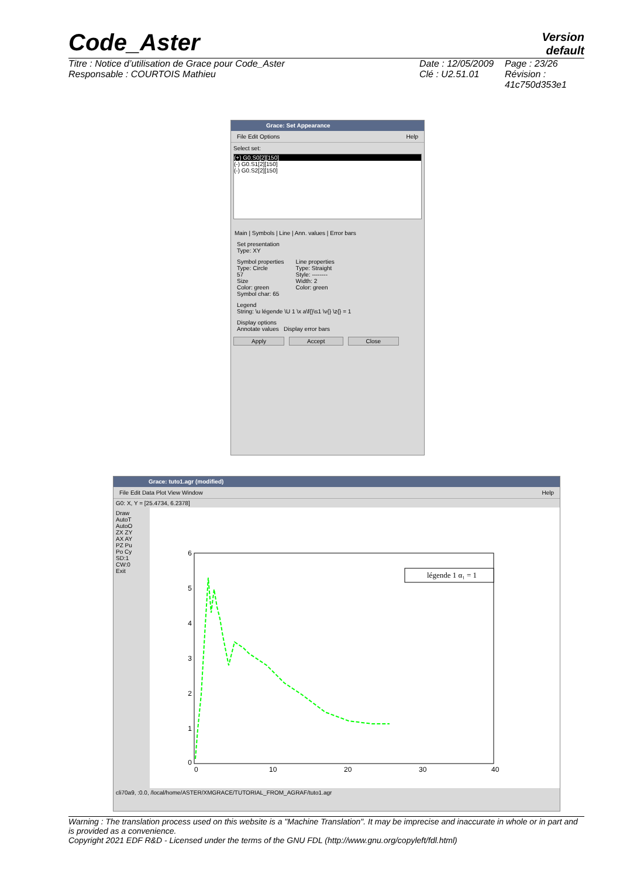Code_Aster
Version
default
Titre : Notice d’utilisation de Grace pour Code_Aster
Responsable : COURTOIS Mathieu
Date : 12/05/2009
Clé : U2.51.01
Page : 23/26
Révision :
41c750d353e1
Grace: Set Appearance
File Edit Options Help
Select set:
(+) G0.S0[2][150]
(-) G0.S1[2][150]
(-) G0.S2[2][150]
Main | Symbols | Line | Ann. values | Error bars
Set presentation
Type: XY
Symbol properties
Type: Circle
57
Size
Color: green
Symbol char: 65
Line properties
Type: Straight
Style: --------
Width: 2
Color: green
Legend
String: \u légende \U 1 \x a\f{}\s1 \v{} \z{} = 1
Display options
Annotate values Display error bars
Apply Accept Close
Grace: tuto1.agr (modified)
File Edit Data Plot View Window Help
G0: X, Y = [25.4734, 6.2378]
Draw
AutoT
AutoO
ZX ZY
AX AY
PZ Pu
Po Cy
SD:1
CW:0
Exit
6
5
4
3
2
1
0
0
10
20
30
40
légende 1 α₁ = 1
cli70a9, :0.0, /local/home/ASTER/XMGRACE/TUTORIAL_FROM_AGRAF/tuto1.agr
Warning : The translation process used on this website is a "Machine Translation". It may be imprecise and inaccurate in whole or in part and is provided as a convenience.
Copyright 2021 EDF R&D - Licensed under the terms of the GNU FDL (http://www.gnu.org/copyleft/fdl.html)